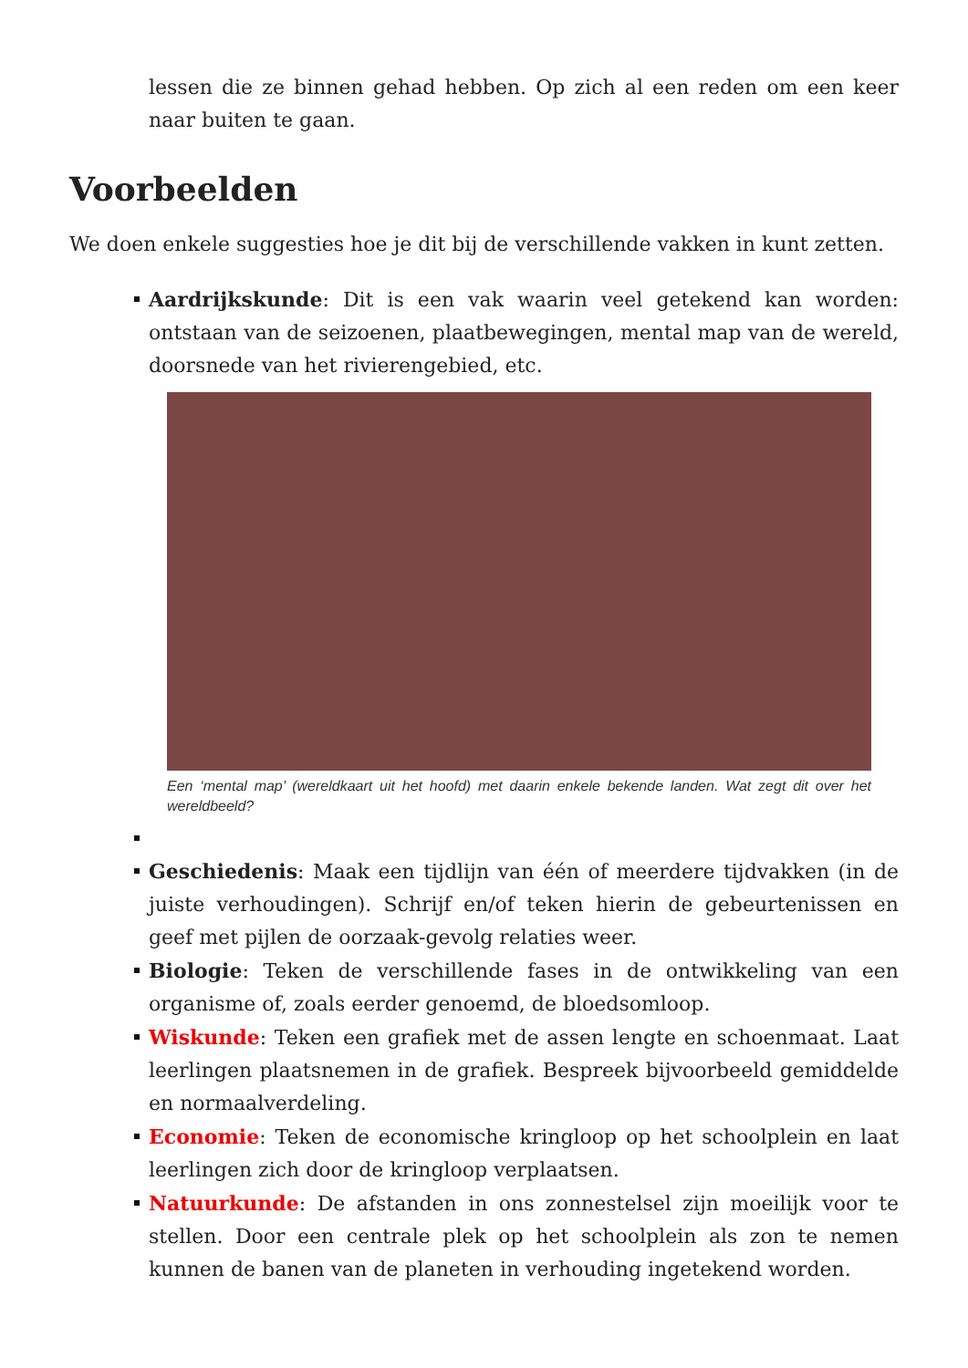lessen die ze binnen gehad hebben. Op zich al een reden om een keer naar buiten te gaan.
Voorbeelden
We doen enkele suggesties hoe je dit bij de verschillende vakken in kunt zetten.
Aardrijkskunde: Dit is een vak waarin veel getekend kan worden: ontstaan van de seizoenen, plaatbewegingen, mental map van de wereld, doorsnede van het rivierengebied, etc.
Een ‘mental map’ (wereldkaart uit het hoofd) met daarin enkele bekende landen. Wat zegt dit over het wereldbeeld?
Geschiedenis: Maak een tijdlijn van één of meerdere tijdvakken (in de juiste verhoudingen). Schrijf en/of teken hierin de gebeurtenissen en geef met pijlen de oorzaak-gevolg relaties weer.
Biologie: Teken de verschillende fases in de ontwikkeling van een organisme of, zoals eerder genoemd, de bloedsomloop.
Wiskunde: Teken een grafiek met de assen lengte en schoenmaat. Laat leerlingen plaatsnemen in de grafiek. Bespreek bijvoorbeeld gemiddelde en normaalverdeling.
Economie: Teken de economische kringloop op het schoolplein en laat leerlingen zich door de kringloop verplaatsen.
Natuurkunde: De afstanden in ons zonnestelsel zijn moeilijk voor te stellen. Door een centrale plek op het schoolplein als zon te nemen kunnen de banen van de planeten in verhouding ingetekend worden.